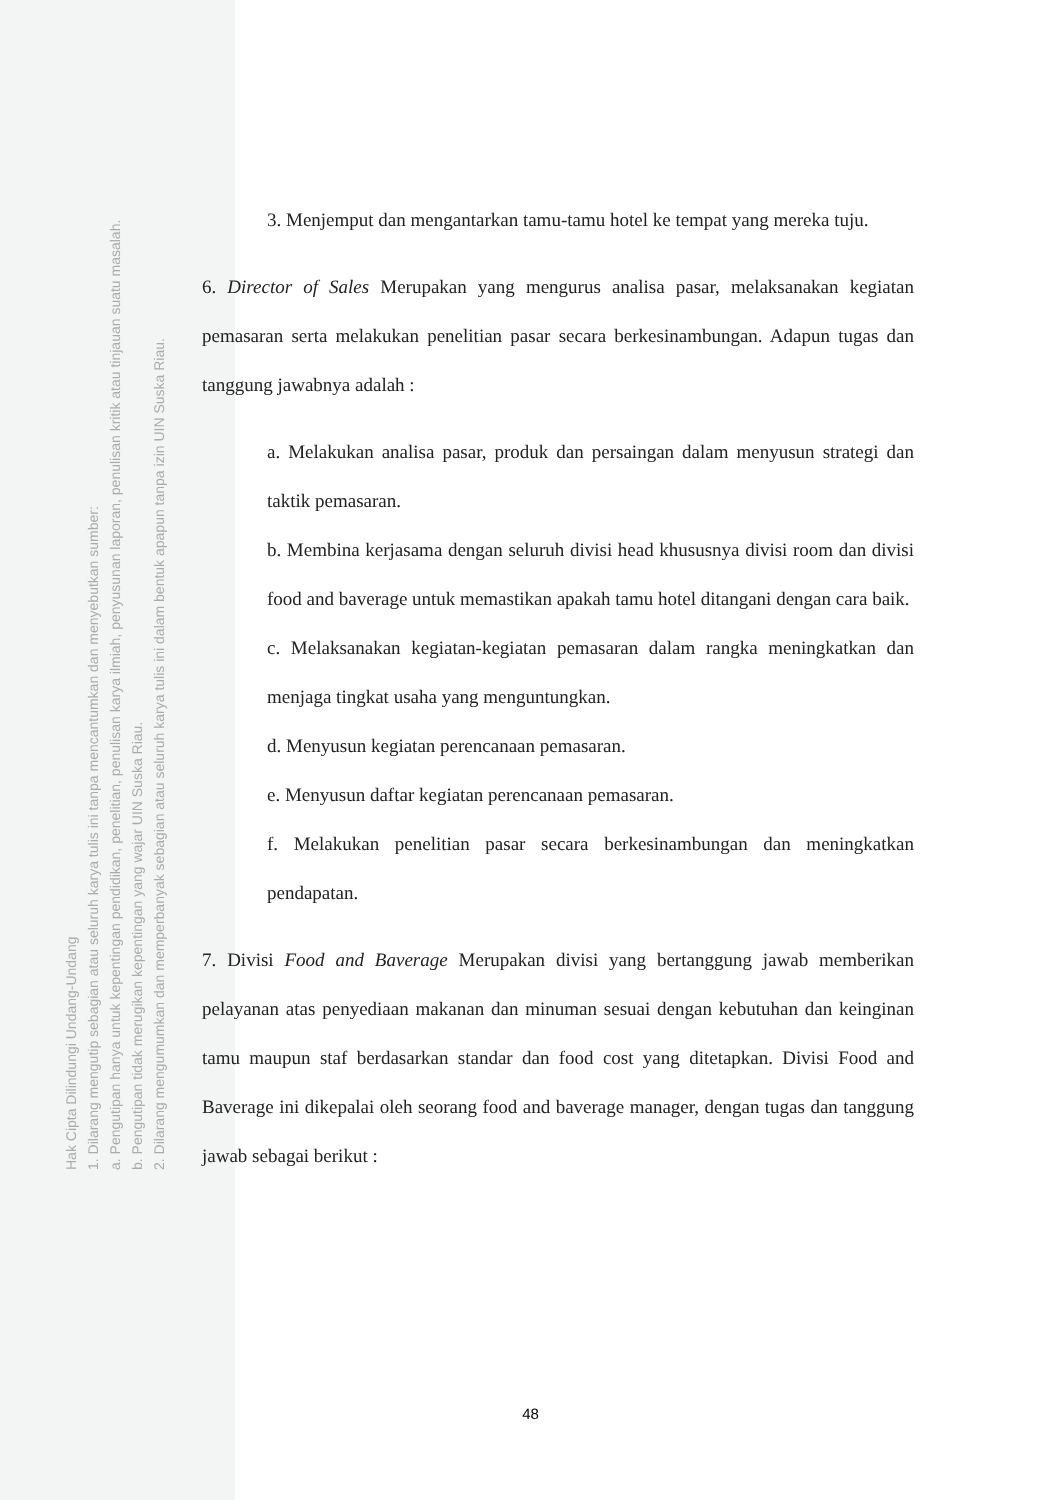Hak Cipta Dilindungi Undang-Undang
1. Dilarang mengutip sebagian atau seluruh karya tulis ini tanpa mencantumkan dan menyebutkan sumber:
a. Pengutipan hanya untuk kepentingan pendidikan, penelitian, penulisan karya ilmiah, penyusunan laporan, penulisan kritik atau tinjauan suatu masalah.
b. Pengutipan tidak merugikan kepentingan yang wajar UIN Suska Riau.
2. Dilarang mengumumkan dan memperbanyak sebagian atau seluruh karya tulis ini dalam bentuk apapun tanpa izin UIN Suska Riau.
3. Menjemput dan mengantarkan tamu-tamu hotel ke tempat yang mereka tuju.
6. Director of Sales Merupakan yang mengurus analisa pasar, melaksanakan kegiatan pemasaran serta melakukan penelitian pasar secara berkesinambungan. Adapun tugas dan tanggung jawabnya adalah :
a. Melakukan analisa pasar, produk dan persaingan dalam menyusun strategi dan taktik pemasaran.
b. Membina kerjasama dengan seluruh divisi head khususnya divisi room dan divisi food and baverage untuk memastikan apakah tamu hotel ditangani dengan cara baik.
c. Melaksanakan kegiatan-kegiatan pemasaran dalam rangka meningkatkan dan menjaga tingkat usaha yang menguntungkan.
d. Menyusun kegiatan perencanaan pemasaran.
e. Menyusun daftar kegiatan perencanaan pemasaran.
f. Melakukan penelitian pasar secara berkesinambungan dan meningkatkan pendapatan.
7. Divisi Food and Baverage Merupakan divisi yang bertanggung jawab memberikan pelayanan atas penyediaan makanan dan minuman sesuai dengan kebutuhan dan keinginan tamu maupun staf berdasarkan standar dan food cost yang ditetapkan. Divisi Food and Baverage ini dikepalai oleh seorang food and baverage manager, dengan tugas dan tanggung jawab sebagai berikut :
48